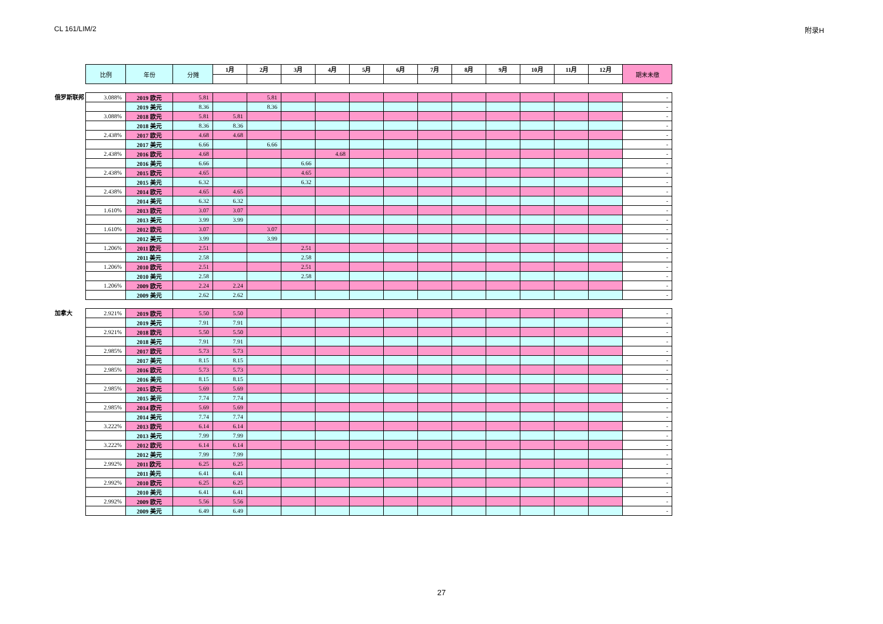CL 161/LIM/2 附录H
| 比例 | 年份 | 分摊 | 1月 | 2月 | 3月 | 4月 | 5月 | 6月 | 7月 | 8月 | 9月 | 10月 | 11月 | 12月 | 期末未缴 |
| --- | --- | --- | --- | --- | --- | --- | --- | --- | --- | --- | --- | --- | --- | --- | --- |
俄罗斯联邦
| 3.088% | 2019 欧元 | 5.81 | | 5.81 | | | | | | | | | | | - |
| | 2019 美元 | 8.36 | | 8.36 | | | | | | | | | | | - |
| 3.088% | 2018 欧元 | 5.81 | 5.81 | | | | | | | | | | | | - |
| | 2018 美元 | 8.36 | 8.36 | | | | | | | | | | | | - |
| 2.438% | 2017 欧元 | 4.68 | 4.68 | | | | | | | | | | | | - |
| | 2017 美元 | 6.66 | | 6.66 | | | | | | | | | | | - |
| 2.438% | 2016 欧元 | 4.68 | | | | 4.68 | | | | | | | | | - |
| | 2016 美元 | 6.66 | | | 6.66 | | | | | | | | | | - |
| 2.438% | 2015 欧元 | 4.65 | | | 4.65 | | | | | | | | | | - |
| | 2015 美元 | 6.32 | | | 6.32 | | | | | | | | | | - |
| 2.438% | 2014 欧元 | 4.65 | 4.65 | | | | | | | | | | | | - |
| | 2014 美元 | 6.32 | 6.32 | | | | | | | | | | | | - |
| 1.610% | 2013 欧元 | 3.07 | 3.07 | | | | | | | | | | | | - |
| | 2013 美元 | 3.99 | 3.99 | | | | | | | | | | | | - |
| 1.610% | 2012 欧元 | 3.07 | | 3.07 | | | | | | | | | | | - |
| | 2012 美元 | 3.99 | | 3.99 | | | | | | | | | | | - |
| 1.206% | 2011 欧元 | 2.51 | | | 2.51 | | | | | | | | | | - |
| | 2011 美元 | 2.58 | | | 2.58 | | | | | | | | | | - |
| 1.206% | 2010 欧元 | 2.51 | | | 2.51 | | | | | | | | | | - |
| | 2010 美元 | 2.58 | | | 2.58 | | | | | | | | | | - |
| 1.206% | 2009 欧元 | 2.24 | 2.24 | | | | | | | | | | | | - |
| | 2009 美元 | 2.62 | 2.62 | | | | | | | | | | | | - |
加拿大
| 2.921% | 2019 欧元 | 5.50 | 5.50 | | | | | | | | | | | | - |
| | 2019 美元 | 7.91 | 7.91 | | | | | | | | | | | | - |
| 2.921% | 2018 欧元 | 5.50 | 5.50 | | | | | | | | | | | | - |
| | 2018 美元 | 7.91 | 7.91 | | | | | | | | | | | | - |
| 2.985% | 2017 欧元 | 5.73 | 5.73 | | | | | | | | | | | | - |
| | 2017 美元 | 8.15 | 8.15 | | | | | | | | | | | | - |
| 2.985% | 2016 欧元 | 5.73 | 5.73 | | | | | | | | | | | | - |
| | 2016 美元 | 8.15 | 8.15 | | | | | | | | | | | | - |
| 2.985% | 2015 欧元 | 5.69 | 5.69 | | | | | | | | | | | | - |
| | 2015 美元 | 7.74 | 7.74 | | | | | | | | | | | | - |
| 2.985% | 2014 欧元 | 5.69 | 5.69 | | | | | | | | | | | | - |
| | 2014 美元 | 7.74 | 7.74 | | | | | | | | | | | | - |
| 3.222% | 2013 欧元 | 6.14 | 6.14 | | | | | | | | | | | | - |
| | 2013 美元 | 7.99 | 7.99 | | | | | | | | | | | | - |
| 3.222% | 2012 欧元 | 6.14 | 6.14 | | | | | | | | | | | | - |
| | 2012 美元 | 7.99 | 7.99 | | | | | | | | | | | | - |
| 2.992% | 2011 欧元 | 6.25 | 6.25 | | | | | | | | | | | | - |
| | 2011 美元 | 6.41 | 6.41 | | | | | | | | | | | | - |
| 2.992% | 2010 欧元 | 6.25 | 6.25 | | | | | | | | | | | | - |
| | 2010 美元 | 6.41 | 6.41 | | | | | | | | | | | | - |
| 2.992% | 2009 欧元 | 5.56 | 5.56 | | | | | | | | | | | | - |
| | 2009 美元 | 6.49 | 6.49 | | | | | | | | | | | | - |
27